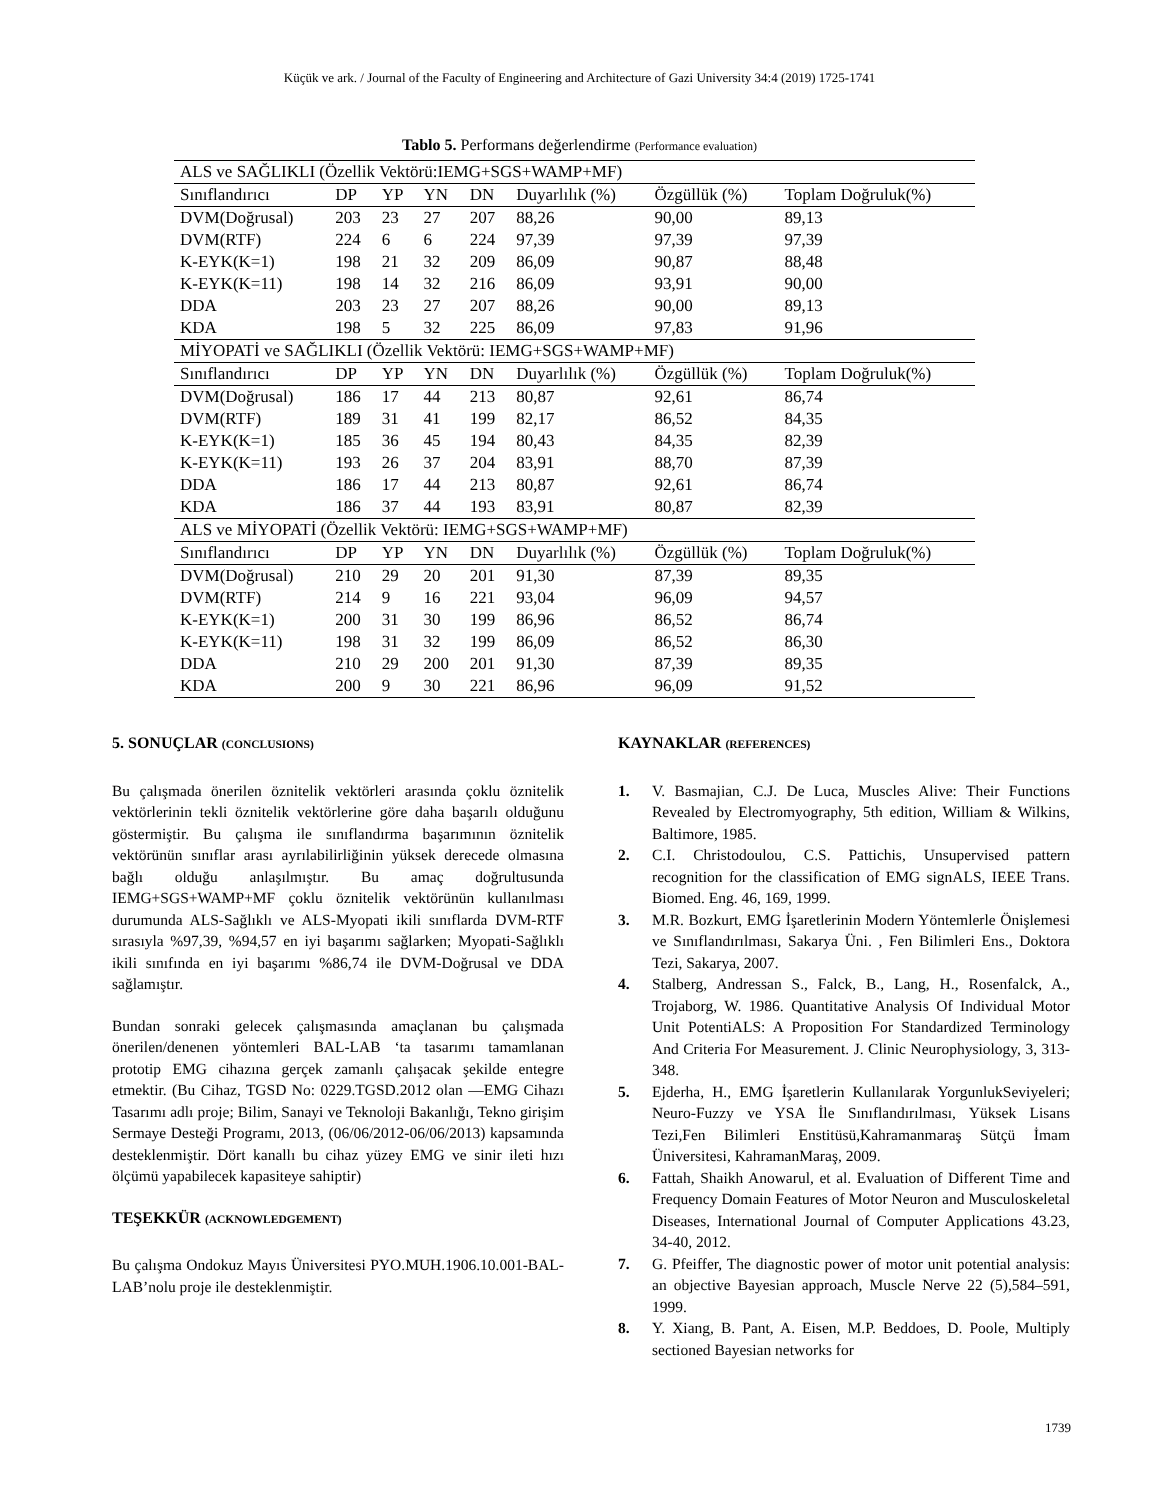Küçük ve ark. / Journal of the Faculty of Engineering and Architecture of Gazi University 34:4 (2019) 1725-1741
Tablo 5. Performans değerlendirme (Performance evaluation)
| ALS ve SAĞLIKLI (Özellik Vektörü:IEMG+SGS+WAMP+MF) | | | | | | | |
| Sınıflandırıcı | DP | YP | YN | DN | Duyarlılık (%) | Özgüllük (%) | Toplam Doğruluk(%) |
| DVM(Doğrusal) | 203 | 23 | 27 | 207 | 88,26 | 90,00 | 89,13 |
| DVM(RTF) | 224 | 6 | 6 | 224 | 97,39 | 97,39 | 97,39 |
| K-EYK(K=1) | 198 | 21 | 32 | 209 | 86,09 | 90,87 | 88,48 |
| K-EYK(K=11) | 198 | 14 | 32 | 216 | 86,09 | 93,91 | 90,00 |
| DDA | 203 | 23 | 27 | 207 | 88,26 | 90,00 | 89,13 |
| KDA | 198 | 5 | 32 | 225 | 86,09 | 97,83 | 91,96 |
| MİYOPATİ ve SAĞLIKLI (Özellik Vektörü: IEMG+SGS+WAMP+MF) | | | | | | | |
| Sınıflandırıcı | DP | YP | YN | DN | Duyarlılık (%) | Özgüllük (%) | Toplam Doğruluk(%) |
| DVM(Doğrusal) | 186 | 17 | 44 | 213 | 80,87 | 92,61 | 86,74 |
| DVM(RTF) | 189 | 31 | 41 | 199 | 82,17 | 86,52 | 84,35 |
| K-EYK(K=1) | 185 | 36 | 45 | 194 | 80,43 | 84,35 | 82,39 |
| K-EYK(K=11) | 193 | 26 | 37 | 204 | 83,91 | 88,70 | 87,39 |
| DDA | 186 | 17 | 44 | 213 | 80,87 | 92,61 | 86,74 |
| KDA | 186 | 37 | 44 | 193 | 83,91 | 80,87 | 82,39 |
| ALS ve MİYOPATİ (Özellik Vektörü: IEMG+SGS+WAMP+MF) | | | | | | | |
| Sınıflandırıcı | DP | YP | YN | DN | Duyarlılık (%) | Özgüllük (%) | Toplam Doğruluk(%) |
| DVM(Doğrusal) | 210 | 29 | 20 | 201 | 91,30 | 87,39 | 89,35 |
| DVM(RTF) | 214 | 9 | 16 | 221 | 93,04 | 96,09 | 94,57 |
| K-EYK(K=1) | 200 | 31 | 30 | 199 | 86,96 | 86,52 | 86,74 |
| K-EYK(K=11) | 198 | 31 | 32 | 199 | 86,09 | 86,52 | 86,30 |
| DDA | 210 | 29 | 200 | 201 | 91,30 | 87,39 | 89,35 |
| KDA | 200 | 9 | 30 | 221 | 86,96 | 96,09 | 91,52 |
5. SONUÇLAR (CONCLUSIONS)
Bu çalışmada önerilen öznitelik vektörleri arasında çoklu öznitelik vektörlerinin tekli öznitelik vektörlerine göre daha başarılı olduğunu göstermiştir. Bu çalışma ile sınıflandırma başarımının öznitelik vektörünün sınıflar arası ayrılabilirliğinin yüksek derecede olmasına bağlı olduğu anlaşılmıştır. Bu amaç doğrultusunda IEMG+SGS+WAMP+MF çoklu öznitelik vektörünün kullanılması durumunda ALS-Sağlıklı ve ALS-Myopati ikili sınıflarda DVM-RTF sırasıyla %97,39, %94,57 en iyi başarımı sağlarken; Myopati-Sağlıklı ikili sınıfında en iyi başarımı %86,74 ile DVM-Doğrusal ve DDA sağlamıştır.
Bundan sonraki gelecek çalışmasında amaçlanan bu çalışmada önerilen/denenen yöntemleri BAL-LAB ‘ta tasarımı tamamlanan prototip EMG cihazına gerçek zamanlı çalışacak şekilde entegre etmektir. (Bu Cihaz, TGSD No: 0229.TGSD.2012 olan ―EMG Cihazı Tasarımı adlı proje; Bilim, Sanayi ve Teknoloji Bakanlığı, Tekno girişim Sermaye Desteği Programı, 2013, (06/06/2012-06/06/2013) kapsamında desteklenmiştir. Dört kanallı bu cihaz yüzey EMG ve sinir ileti hızı ölçümü yapabilecek kapasiteye sahiptir)
TEŞEKKÜR (ACKNOWLEDGEMENT)
Bu çalışma Ondokuz Mayıs Üniversitesi PYO.MUH.1906.10.001-BAL-LAB’nolu proje ile desteklenmiştir.
KAYNAKLAR (REFERENCES)
1. V. Basmajian, C.J. De Luca, Muscles Alive: Their Functions Revealed by Electromyography, 5th edition, William & Wilkins, Baltimore, 1985.
2. C.I. Christodoulou, C.S. Pattichis, Unsupervised pattern recognition for the classification of EMG signALS, IEEE Trans. Biomed. Eng. 46, 169, 1999.
3. M.R. Bozkurt, EMG İşaretlerinin Modern Yöntemlerle Önişlemesi ve Sınıflandırılması, Sakarya Üni. , Fen Bilimleri Ens., Doktora Tezi, Sakarya, 2007.
4. Stalberg, Andressan S., Falck, B., Lang, H., Rosenfalck, A., Trojaborg, W. 1986. Quantitative Analysis Of Individual Motor Unit PotentiALS: A Proposition For Standardized Terminology And Criteria For Measurement. J. Clinic Neurophysiology, 3, 313-348.
5. Ejderha, H., EMG İşaretlerin Kullanılarak YorgunlukSeviyeleri; Neuro-Fuzzy ve YSA İle Sınıflandırılması, Yüksek Lisans Tezi,Fen Bilimleri Enstitüsü,Kahramanmaraş Sütçü İmam Üniversitesi, KahramanMaraş, 2009.
6. Fattah, Shaikh Anowarul, et al. Evaluation of Different Time and Frequency Domain Features of Motor Neuron and Musculoskeletal Diseases, International Journal of Computer Applications 43.23, 34-40, 2012.
7. G. Pfeiffer, The diagnostic power of motor unit potential analysis: an objective Bayesian approach, Muscle Nerve 22 (5),584–591, 1999.
8. Y. Xiang, B. Pant, A. Eisen, M.P. Beddoes, D. Poole, Multiply sectioned Bayesian networks for
1739